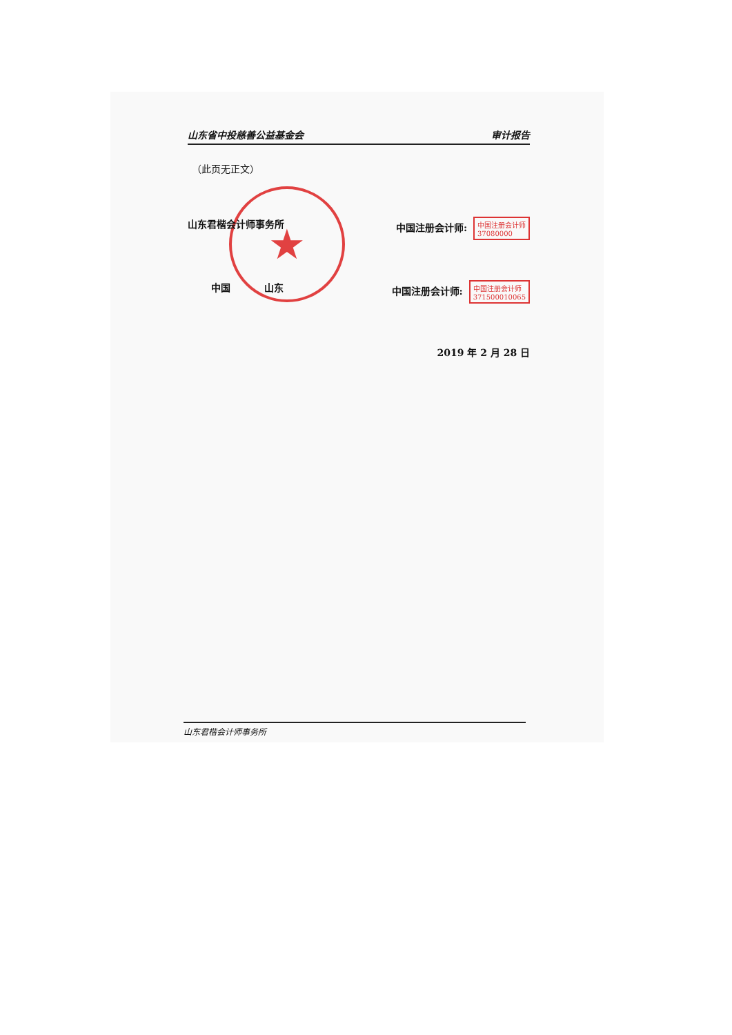★
山东省中投慈善公益基金会 审计报告
（此页无正文）
山东君楷会计师事务所 中国注册会计师: 中国注册会计师
37080000
中国 山东 中国注册会计师: 中国注册会计师
371500010065
2019 年 2 月 28 日
山东君楷会计师事务所